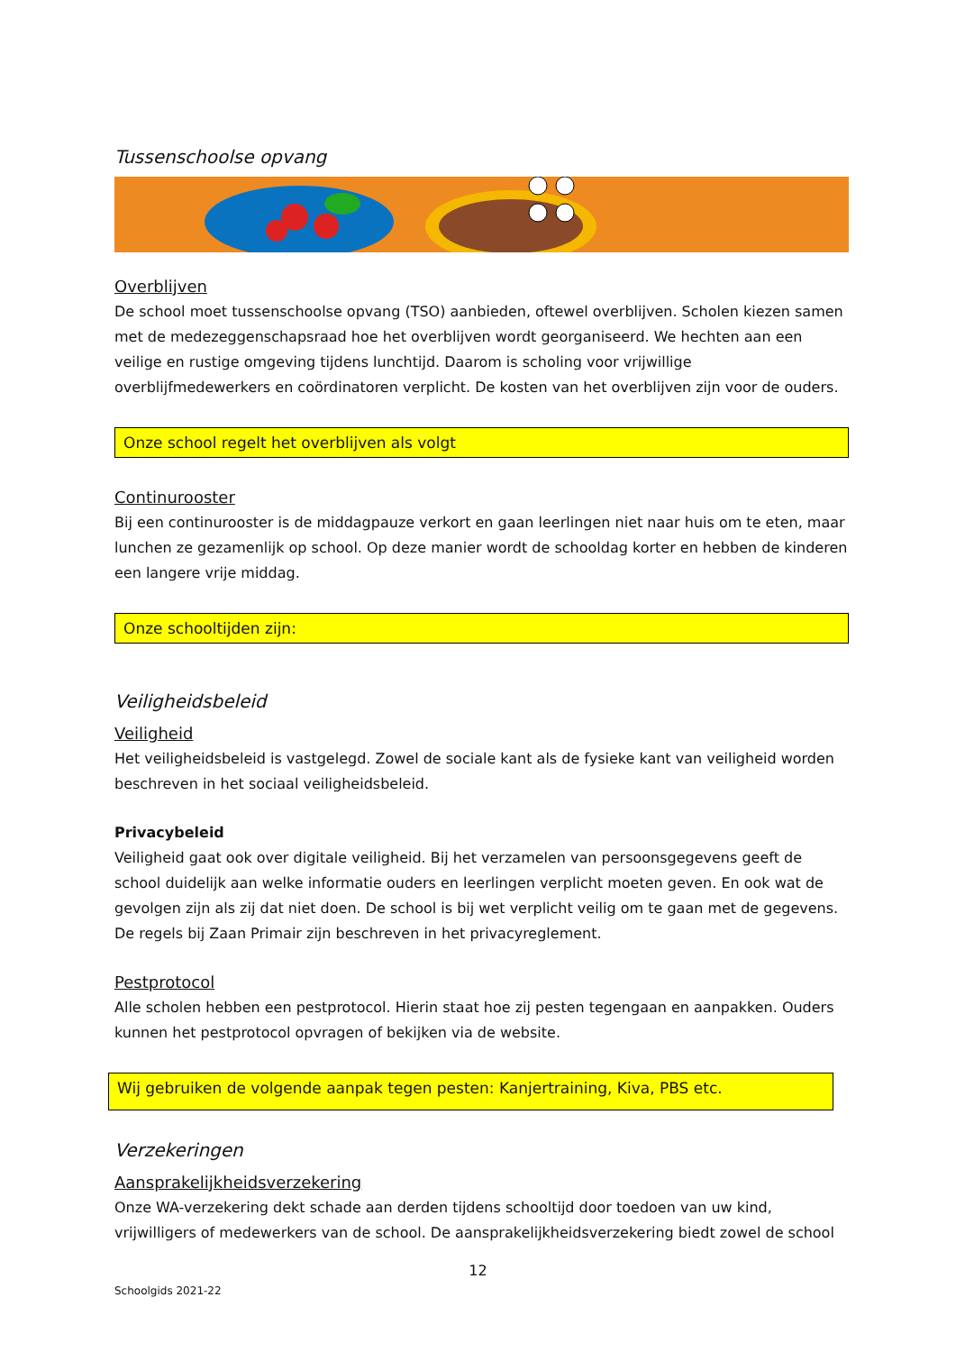Tussenschoolse opvang
Overblijven
De school moet tussenschoolse opvang (TSO) aanbieden, oftewel overblijven. Scholen kiezen samen met de medezeggenschapsraad hoe het overblijven wordt georganiseerd. We hechten aan een veilige en rustige omgeving tijdens lunchtijd. Daarom is scholing voor vrijwillige overblijfmedewerkers en coördinatoren verplicht. De kosten van het overblijven zijn voor de ouders.
Onze school regelt het overblijven als volgt
Continurooster
Bij een continurooster is de middagpauze verkort en gaan leerlingen niet naar huis om te eten, maar lunchen ze gezamenlijk op school. Op deze manier wordt de schooldag korter en hebben de kinderen een langere vrije middag.
Onze schooltijden zijn:
Veiligheidsbeleid
Veiligheid
Het veiligheidsbeleid is vastgelegd. Zowel de sociale kant als de fysieke kant van veiligheid worden beschreven in het sociaal veiligheidsbeleid.
Privacybeleid
Veiligheid gaat ook over digitale veiligheid. Bij het verzamelen van persoonsgegevens geeft de school duidelijk aan welke informatie ouders en leerlingen verplicht moeten geven. En ook wat de gevolgen zijn als zij dat niet doen. De school is bij wet verplicht veilig om te gaan met de gegevens. De regels bij Zaan Primair zijn beschreven in het privacyreglement.
Pestprotocol
Alle scholen hebben een pestprotocol. Hierin staat hoe zij pesten tegengaan en aanpakken. Ouders kunnen het pestprotocol opvragen of bekijken via de website.
Wij gebruiken de volgende aanpak tegen pesten: Kanjertraining, Kiva, PBS etc.
Verzekeringen
Aansprakelijkheidsverzekering
Onze WA-verzekering dekt schade aan derden tijdens schooltijd door toedoen van uw kind, vrijwilligers of medewerkers van de school. De aansprakelijkheidsverzekering biedt zowel de school
12
Schoolgids 2021-22